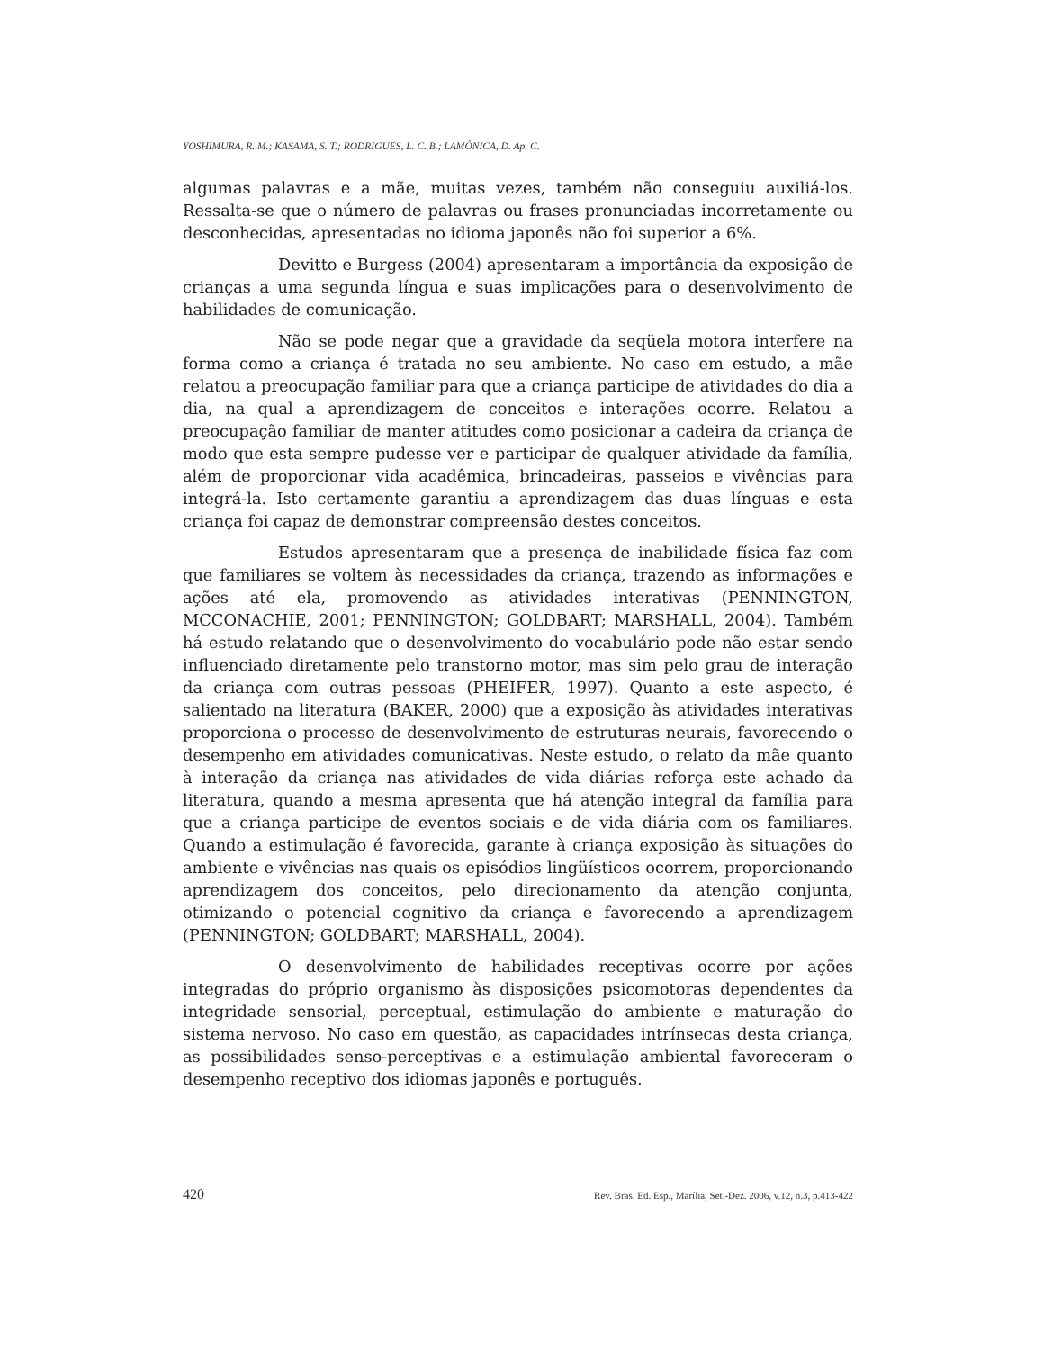YOSHIMURA, R. M.; KASAMA, S. T.; RODRIGUES, L. C. B.; LAMÔNICA, D. Ap. C.
algumas palavras e a mãe, muitas vezes, também não conseguiu auxiliá-los. Ressalta-se que o número de palavras ou frases pronunciadas incorretamente ou desconhecidas, apresentadas no idioma japonês não foi superior a 6%.
Devitto e Burgess (2004) apresentaram a importância da exposição de crianças a uma segunda língua e suas implicações para o desenvolvimento de habilidades de comunicação.
Não se pode negar que a gravidade da seqüela motora interfere na forma como a criança é tratada no seu ambiente. No caso em estudo, a mãe relatou a preocupação familiar para que a criança participe de atividades do dia a dia, na qual a aprendizagem de conceitos e interações ocorre. Relatou a preocupação familiar de manter atitudes como posicionar a cadeira da criança de modo que esta sempre pudesse ver e participar de qualquer atividade da família, além de proporcionar vida acadêmica, brincadeiras, passeios e vivências para integrá-la. Isto certamente garantiu a aprendizagem das duas línguas e esta criança foi capaz de demonstrar compreensão destes conceitos.
Estudos apresentaram que a presença de inabilidade física faz com que familiares se voltem às necessidades da criança, trazendo as informações e ações até ela, promovendo as atividades interativas (PENNINGTON, MCCONACHIE, 2001; PENNINGTON; GOLDBART; MARSHALL, 2004). Também há estudo relatando que o desenvolvimento do vocabulário pode não estar sendo influenciado diretamente pelo transtorno motor, mas sim pelo grau de interação da criança com outras pessoas (PHEIFER, 1997). Quanto a este aspecto, é salientado na literatura (BAKER, 2000) que a exposição às atividades interativas proporciona o processo de desenvolvimento de estruturas neurais, favorecendo o desempenho em atividades comunicativas. Neste estudo, o relato da mãe quanto à interação da criança nas atividades de vida diárias reforça este achado da literatura, quando a mesma apresenta que há atenção integral da família para que a criança participe de eventos sociais e de vida diária com os familiares. Quando a estimulação é favorecida, garante à criança exposição às situações do ambiente e vivências nas quais os episódios lingüísticos ocorrem, proporcionando aprendizagem dos conceitos, pelo direcionamento da atenção conjunta, otimizando o potencial cognitivo da criança e favorecendo a aprendizagem (PENNINGTON; GOLDBART; MARSHALL, 2004).
O desenvolvimento de habilidades receptivas ocorre por ações integradas do próprio organismo às disposições psicomotoras dependentes da integridade sensorial, perceptual, estimulação do ambiente e maturação do sistema nervoso. No caso em questão, as capacidades intrínsecas desta criança, as possibilidades senso-perceptivas e a estimulação ambiental favoreceram o desempenho receptivo dos idiomas japonês e português.
420 Rev. Bras. Ed. Esp., Marília, Set.-Dez. 2006, v.12, n.3, p.413-422